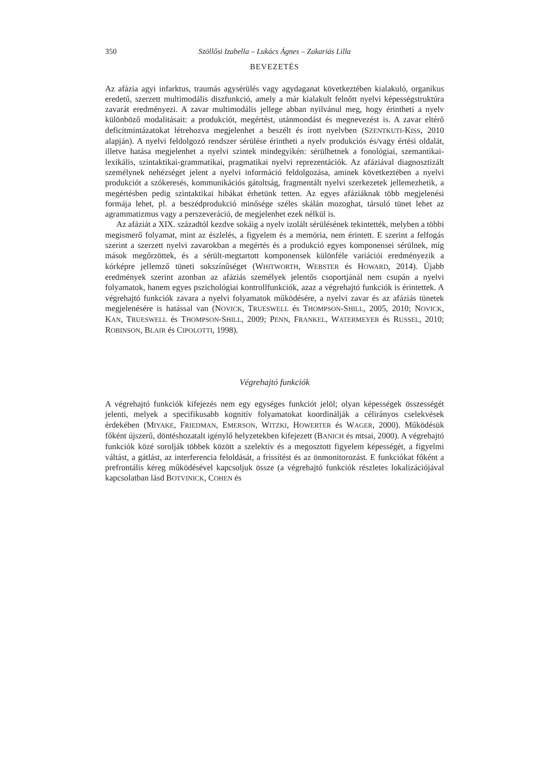350 Szöllősi Izabella – Lukács Ágnes – Zakariás Lilla
BEVEZETÉS
Az afázia agyi infarktus, traumás agysérülés vagy agydaganat következtében kialakuló, organikus eredetű, szerzett multimodális diszfunkció, amely a már kialakult felnőtt nyelvi képességstruktúra zavarát eredményezi. A zavar multimodális jellege abban nyilvánul meg, hogy érintheti a nyelv különböző modalitásait: a produkciót, megértést, utánmondást és megnevezést is. A zavar eltérő deficitmintázatokat létrehozva megjelenhet a beszélt és írott nyelvben (SZENTKUTI-KISS, 2010 alapján). A nyelvi feldolgozó rendszer sérülése érintheti a nyelv produkciós és/vagy értési oldalát, illetve hatása megjelenhet a nyelvi szintek mindegyikén: sérülhetnek a fonológiai, szemantikai-lexikális, szintaktikai-grammatikai, pragmatikai nyelvi reprezentációk. Az afáziával diagnosztizált személynek nehézséget jelent a nyelvi információ feldolgozása, aminek következtében a nyelvi produkciót a szókeresés, kommunikációs gátoltság, fragmentált nyelvi szerkezetek jellemezhetik, a megértésben pedig szintaktikai hibákat érhetünk tetten. Az egyes afáziáknak több megjelenési formája lehet, pl. a beszédprodukció minősége széles skálán mozoghat, társuló tünet lehet az agrammatizmus vagy a perszeveráció, de megjelenhet ezek nélkül is.
Az afáziát a XIX. századtól kezdve sokáig a nyelv izolált sérülésének tekintették, melyben a többi megismerő folyamat, mint az észlelés, a figyelem és a memória, nem érintett. E szerint a felfogás szerint a szerzett nyelvi zavarokban a megértés és a produkció egyes komponensei sérülnek, míg mások megőrzöttek, és a sérült-megtartott komponensek különféle variációi eredményezik a kórképre jellemző tüneti sokszínűséget (WHITWORTH, WEBSTER és HOWARD, 2014). Újabb eredmények szerint azonban az afáziás személyek jelentős csoportjánál nem csupán a nyelvi folyamatok, hanem egyes pszichológiai kontrollfunkciók, azaz a végrehajtó funkciók is érintettek. A végrehajtó funkciók zavara a nyelvi folyamatok működésére, a nyelvi zavar és az afáziás tünetek megjelenésére is hatással van (NOVICK, TRUESWELL és THOMPSON-SHILL, 2005, 2010; NOVICK, KAN, TRUESWELL és THOMPSON-SHILL, 2009; PENN, FRANKEL, WATERMEYER és RUSSEL, 2010; ROBINSON, BLAIR és CIPOLOTTI, 1998).
Végrehajtó funkciók
A végrehajtó funkciók kifejezés nem egy egységes funkciót jelöl; olyan képességek összességét jelenti, melyek a specifikusabb kognitív folyamatokat koordinálják a célirányos cselekvések érdekében (MIYAKE, FRIEDMAN, EMERSON, WITZKI, HOWERTER és WAGER, 2000). Működésük főként újszerű, döntéshozatalt igénylő helyzetekben kifejezett (BANICH és mtsai, 2000). A végrehajtó funkciók közé sorolják többek között a szelektív és a megosztott figyelem képességét, a figyelmi váltást, a gátlást, az interferencia feloldását, a frissítést és az önmonitorozást. E funkciókat főként a prefrontális kéreg működésével kapcsoljuk össze (a végrehajtó funkciók részletes lokalizációjával kapcsolatban lásd BOTVINICK, COHEN és